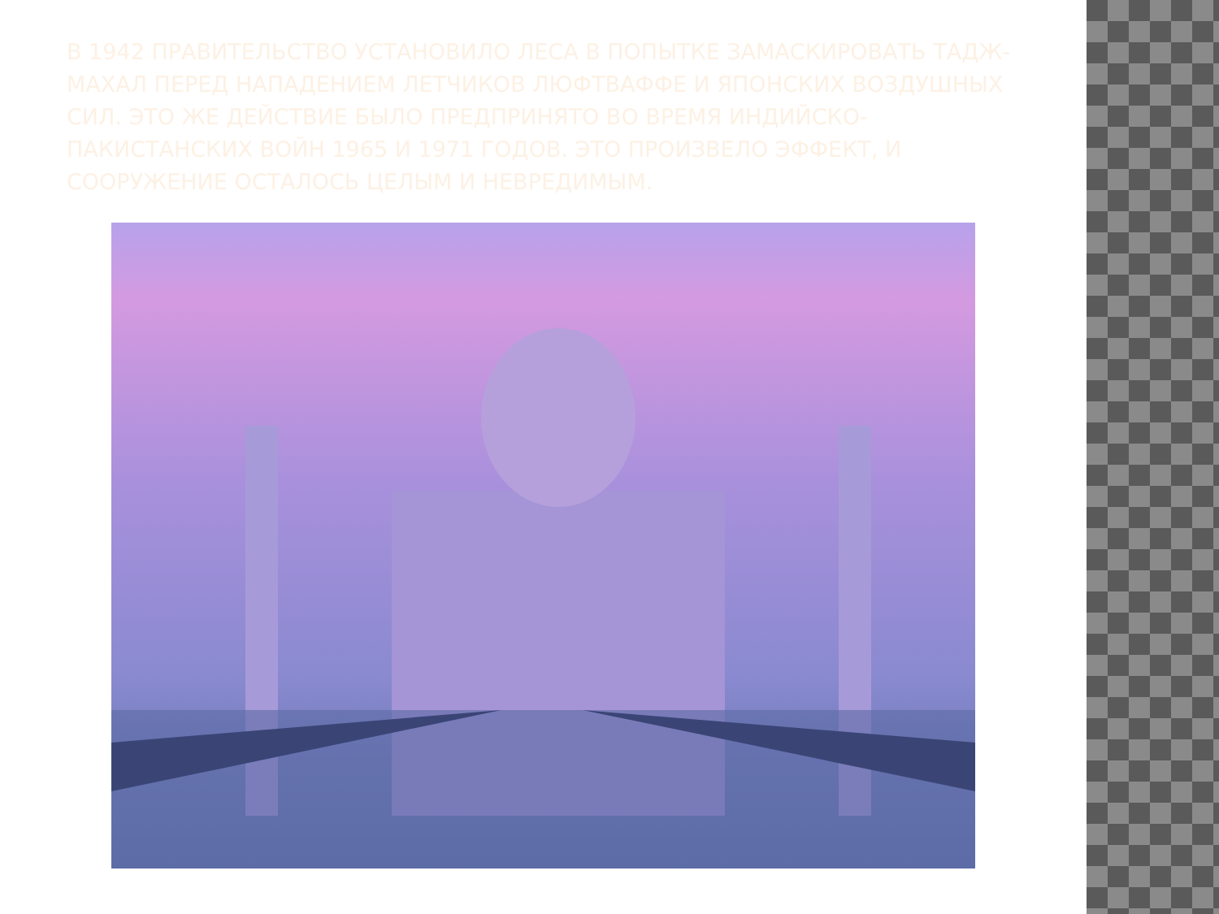В 1942 ПРАВИТЕЛЬСТВО УСТАНОВИЛО ЛЕСА В ПОПЫТКЕ ЗАМАСКИРОВАТЬ ТАДЖ-МАХАЛ ПЕРЕД НАПАДЕНИЕМ ЛЕТЧИКОВ ЛЮФТВАФФЕ И ЯПОНСКИХ ВОЗДУШНЫХ СИЛ. ЭТО ЖЕ ДЕЙСТВИЕ БЫЛО ПРЕДПРИНЯТО ВО ВРЕМЯ ИНДИЙСКО-ПАКИСТАНСКИХ ВОЙН 1965 И 1971 ГОДОВ. ЭТО ПРОИЗВЕЛО ЭФФЕКТ, И СООРУЖЕНИЕ ОСТАЛОСЬ ЦЕЛЫМ И НЕВРЕДИМЫМ.